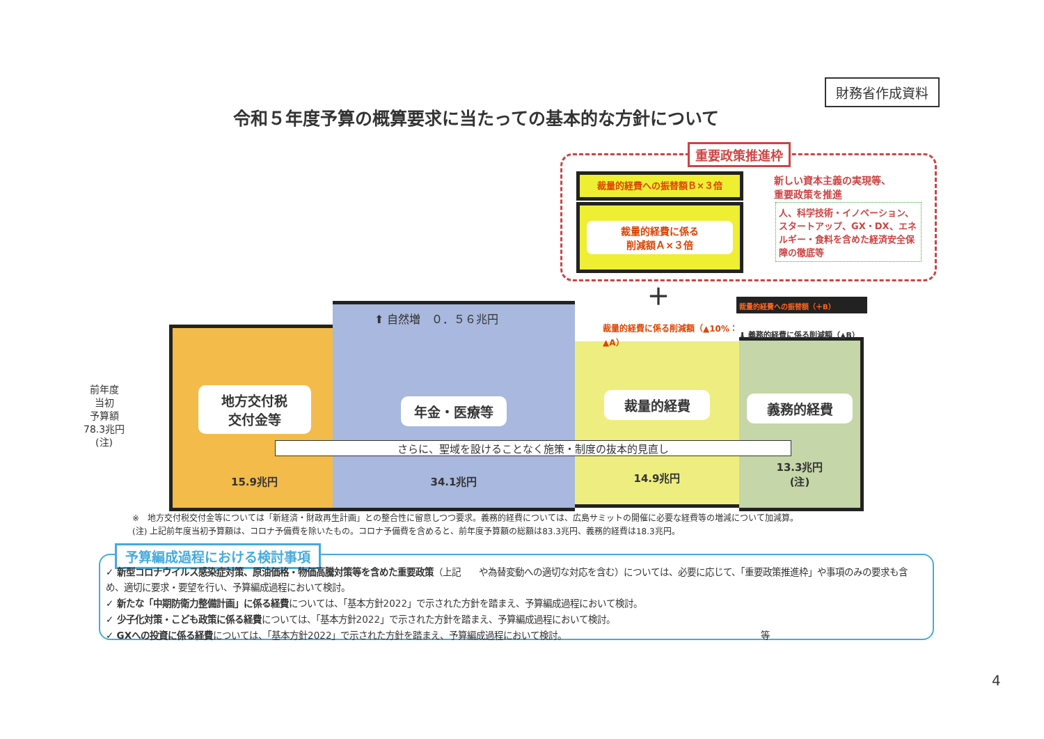財務省作成資料
令和５年度予算の概算要求に当たっての基本的な方針について
重要政策推進枠
裁量的経費への振替額Ｂ×３倍
裁量的経費に係る
削減額Ａ×３倍
新しい資本主義の実現等、
重要政策を推進
人、科学技術・イノベーション、スタートアップ、GX・DX、エネルギー・食料を含めた経済安全保障の徹底等
＋ 裁量的経費への振替額（＋B）
前年度
当初
予算額
78.3兆円
(注)
地方交付税
交付金等
15.9兆円
⬆ 自然増　０．５６兆円
年金・医療等
34.1兆円
裁量的経費に係る削減額（▲10%：▲A）
裁量的経費
14.9兆円
⬇ 義務的経費に係る削減額（▲B）
義務的経費
13.3兆円
(注)
さらに、聖域を設けることなく施策・制度の抜本的見直し
※　地方交付税交付金等については「新経済・財政再生計画」との整合性に留意しつつ要求。義務的経費については、広島サミットの開催に必要な経費等の増減について加減算。
(注) 上記前年度当初予算額は、コロナ予備費を除いたもの。コロナ予備費を含めると、前年度予算額の総額は83.3兆円、義務的経費は18.3兆円。
予算編成過程における検討事項
✓ 新型コロナウイルス感染症対策、原油価格・物価高騰対策等を含めた重要政策（上記　　や為替変動への適切な対応を含む）については、必要に応じて、「重要政策推進枠」や事項のみの要求も含め、適切に要求・要望を行い、予算編成過程において検討。
✓ 新たな「中期防衛力整備計画」に係る経費については、「基本方針2022」で示された方針を踏まえ、予算編成過程において検討。
✓ 少子化対策・こども政策に係る経費については、「基本方針2022」で示された方針を踏まえ、予算編成過程において検討。
✓ GXへの投資に係る経費については、「基本方針2022」で示された方針を踏まえ、予算編成過程において検討。　　　　　　　　　　　　　　　　　　　　　　等
4